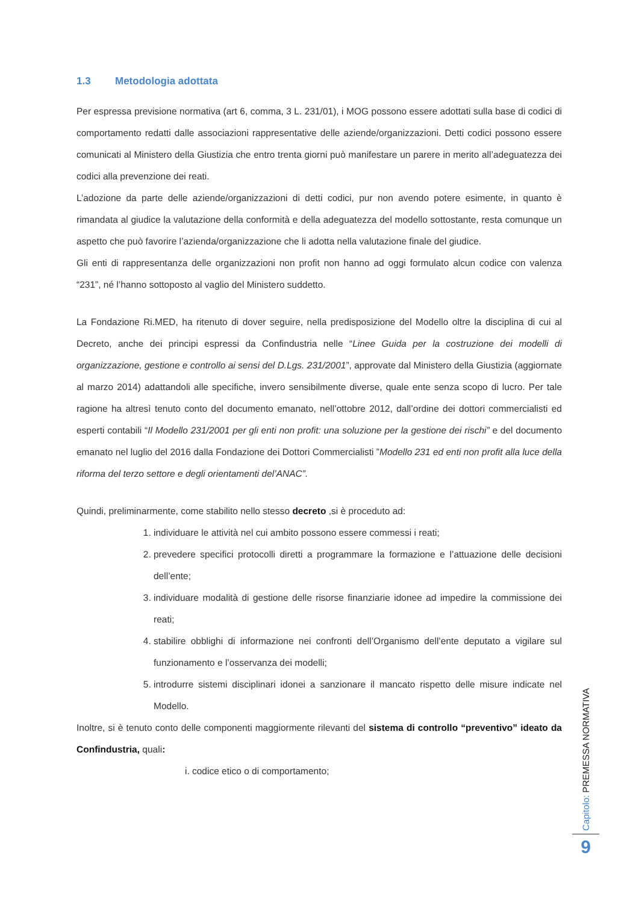1.3 Metodologia adottata
Per espressa previsione normativa (art 6, comma, 3 L. 231/01), i MOG possono essere adottati sulla base di codici di comportamento redatti dalle associazioni rappresentative delle aziende/organizzazioni. Detti codici possono essere comunicati al Ministero della Giustizia che entro trenta giorni può manifestare un parere in merito all’adeguatezza dei codici alla prevenzione dei reati.
L’adozione da parte delle aziende/organizzazioni di detti codici, pur non avendo potere esimente, in quanto è rimandata al giudice la valutazione della conformità e della adeguatezza del modello sottostante, resta comunque un aspetto che può favorire l’azienda/organizzazione che li adotta nella valutazione finale del giudice.
Gli enti di rappresentanza delle organizzazioni non profit non hanno ad oggi formulato alcun codice con valenza “231”, né l’hanno sottoposto al vaglio del Ministero suddetto.
La Fondazione Ri.MED, ha ritenuto di dover seguire, nella predisposizione del Modello oltre la disciplina di cui al Decreto, anche dei principi espressi da Confindustria nelle “Linee Guida per la costruzione dei modelli di organizzazione, gestione e controllo ai sensi del D.Lgs. 231/2001”, approvate dal Ministero della Giustizia (aggiornate al marzo 2014) adattandoli alle specifiche, invero sensibilmente diverse, quale ente senza scopo di lucro. Per tale ragione ha altresì tenuto conto del documento emanato, nell’ottobre 2012, dall’ordine dei dottori commercialisti ed esperti contabili “Il Modello 231/2001 per gli enti non profit: una soluzione per la gestione dei rischi” e del documento emanato nel luglio del 2016 dalla Fondazione dei Dottori Commercialisti ”Modello 231 ed enti non profit alla luce della riforma del terzo settore e degli orientamenti del’ANAC”.
Quindi, preliminarmente, come stabilito nello stesso decreto ,si è proceduto ad:
1. individuare le attività nel cui ambito possono essere commessi i reati;
2. prevedere specifici protocolli diretti a programmare la formazione e l’attuazione delle decisioni dell’ente;
3. individuare modalità di gestione delle risorse finanziarie idonee ad impedire la commissione dei reati;
4. stabilire obblighi di informazione nei confronti dell’Organismo dell’ente deputato a vigilare sul funzionamento e l’osservanza dei modelli;
5. introdurre sistemi disciplinari idonei a sanzionare il mancato rispetto delle misure indicate nel Modello.
Inoltre, si è tenuto conto delle componenti maggiormente rilevanti del sistema di controllo “preventivo” ideato da Confindustria, quali:
i. codice etico o di comportamento;
Capitolo: PREMESSA NORMATIVA
9